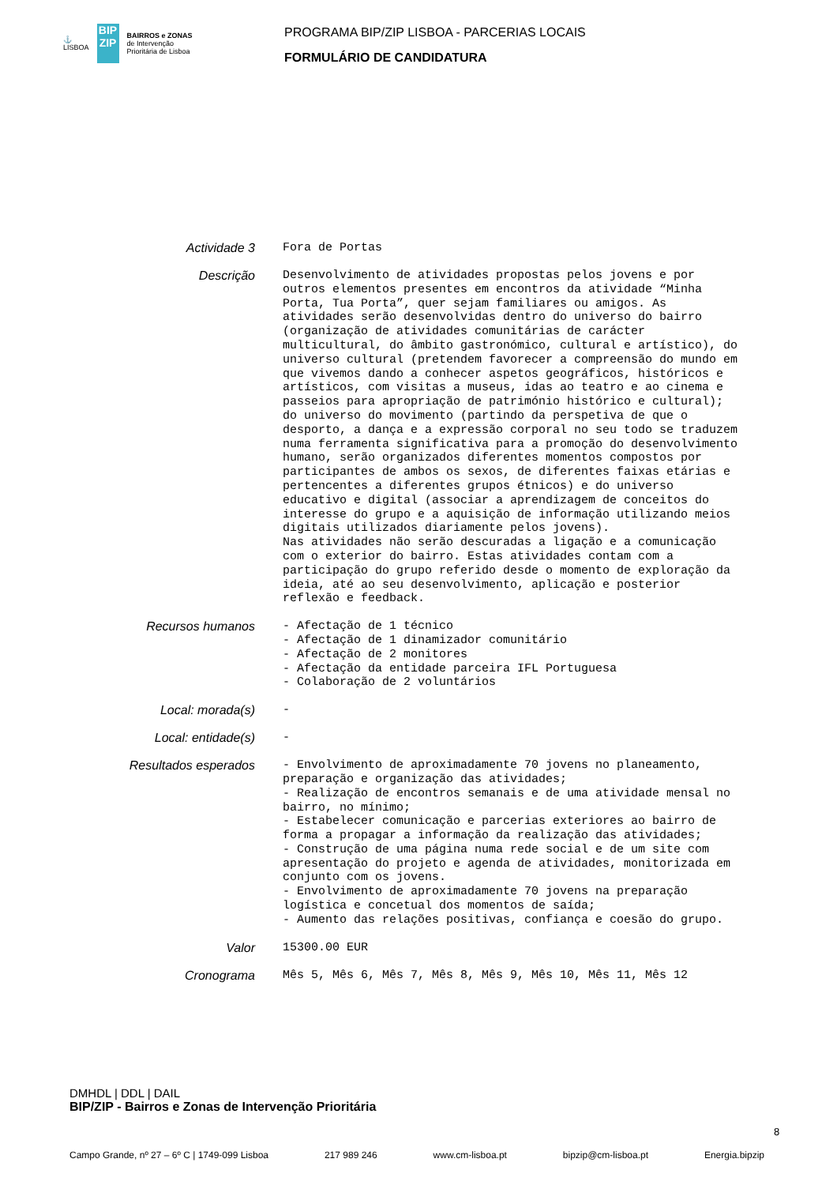⚓
LISBOA BIP ZIP BAIRROS e ZONAS
de Intervenção
Prioritária de Lisboa
PROGRAMA BIP/ZIP LISBOA - PARCERIAS LOCAIS
FORMULÁRIO DE CANDIDATURA
Actividade 3
Fora de Portas
Descrição
Desenvolvimento de atividades propostas pelos jovens e por outros elementos presentes em encontros da atividade “Minha Porta, Tua Porta”, quer sejam familiares ou amigos. As atividades serão desenvolvidas dentro do universo do bairro (organização de atividades comunitárias de carácter multicultural, do âmbito gastronómico, cultural e artístico), do universo cultural (pretendem favorecer a compreensão do mundo em que vivemos dando a conhecer aspetos geográficos, históricos e artísticos, com visitas a museus, idas ao teatro e ao cinema e passeios para apropriação de património histórico e cultural); do universo do movimento (partindo da perspetiva de que o desporto, a dança e a expressão corporal no seu todo se traduzem numa ferramenta significativa para a promoção do desenvolvimento humano, serão organizados diferentes momentos compostos por participantes de ambos os sexos, de diferentes faixas etárias e pertencentes a diferentes grupos étnicos) e do universo educativo e digital (associar a aprendizagem de conceitos do interesse do grupo e a aquisição de informação utilizando meios digitais utilizados diariamente pelos jovens). Nas atividades não serão descuradas a ligação e a comunicação com o exterior do bairro. Estas atividades contam com a participação do grupo referido desde o momento de exploração da ideia, até ao seu desenvolvimento, aplicação e posterior reflexão e feedback.
Recursos humanos
- Afectação de 1 técnico - Afectação de 1 dinamizador comunitário - Afectação de 2 monitores - Afectação da entidade parceira IFL Portuguesa - Colaboração de 2 voluntários
Local: morada(s)
-
Local: entidade(s)
-
Resultados esperados
- Envolvimento de aproximadamente 70 jovens no planeamento, preparação e organização das atividades; - Realização de encontros semanais e de uma atividade mensal no bairro, no mínimo; - Estabelecer comunicação e parcerias exteriores ao bairro de forma a propagar a informação da realização das atividades; - Construção de uma página numa rede social e de um site com apresentação do projeto e agenda de atividades, monitorizada em conjunto com os jovens. - Envolvimento de aproximadamente 70 jovens na preparação logística e concetual dos momentos de saída; - Aumento das relações positivas, confiança e coesão do grupo.
Valor
15300.00 EUR
Cronograma
Mês 5, Mês 6, Mês 7, Mês 8, Mês 9, Mês 10, Mês 11, Mês 12
DMHDL | DDL | DAIL
BIP/ZIP - Bairros e Zonas de Intervenção Prioritária
Campo Grande, nº 27 – 6º C | 1749-099 Lisboa 217 989 246 www.cm-lisboa.pt bipzip@cm-lisboa.pt Energia.bipzip
8